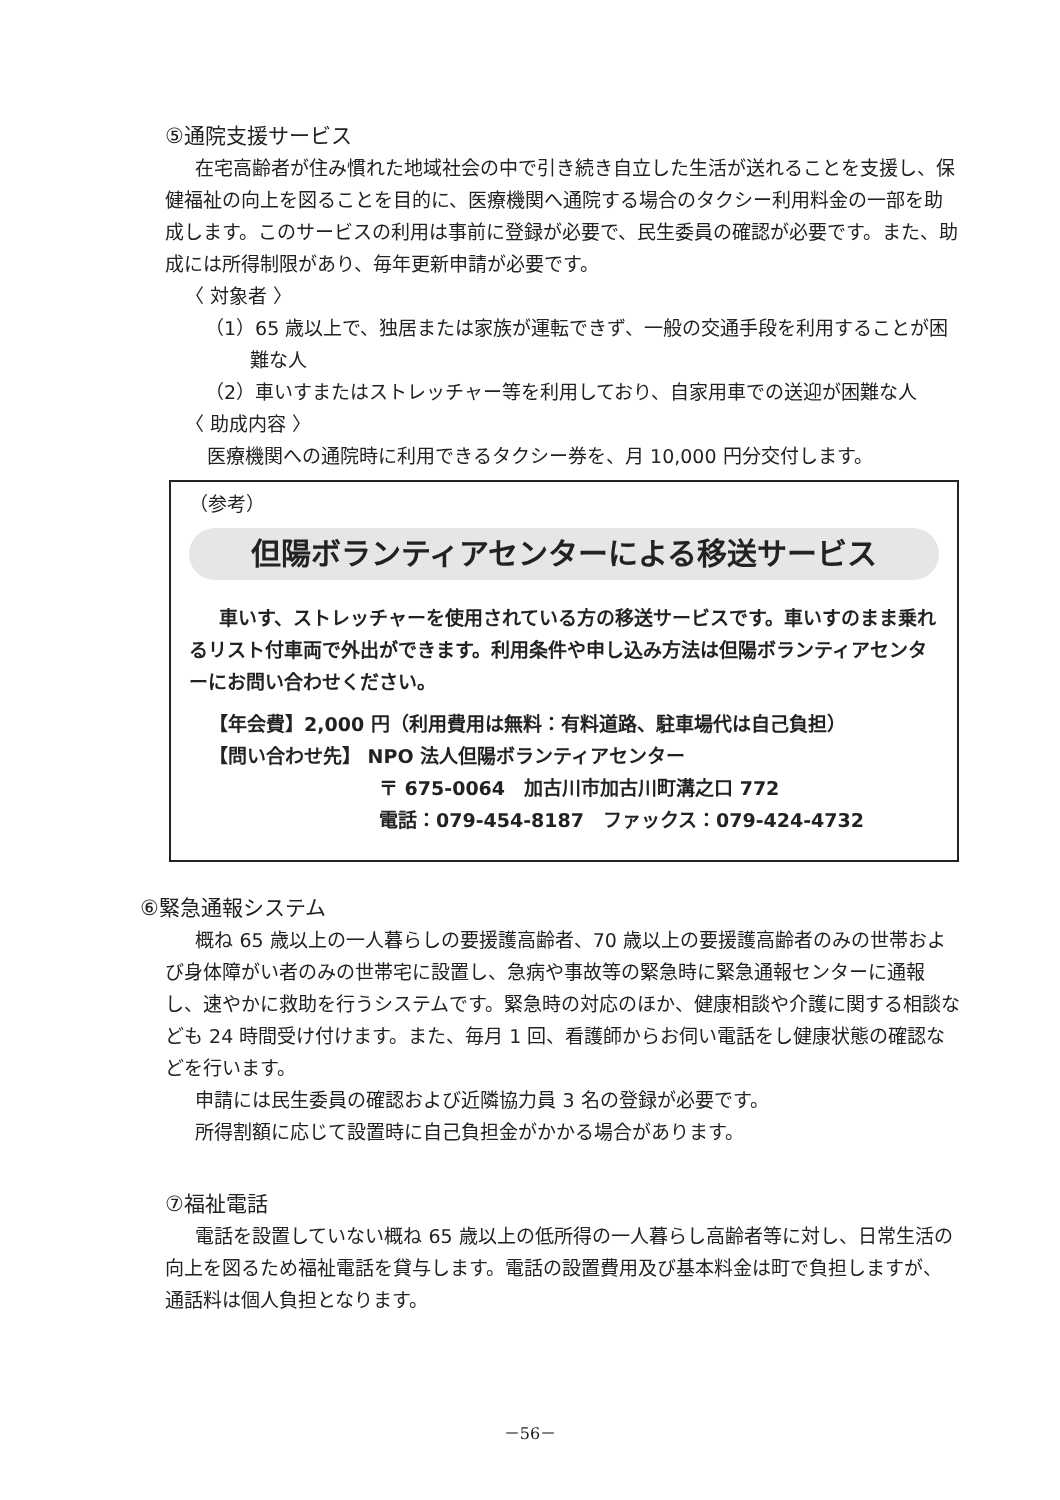⑤通院支援サービス
在宅高齢者が住み慣れた地域社会の中で引き続き自立した生活が送れることを支援し、保健福祉の向上を図ることを目的に、医療機関へ通院する場合のタクシー利用料金の一部を助成します。このサービスの利用は事前に登録が必要で、民生委員の確認が必要です。また、助成には所得制限があり、毎年更新申請が必要です。
〈 対象者 〉
（1）65 歳以上で、独居または家族が運転できず、一般の交通手段を利用することが困難な人
（2）車いすまたはストレッチャー等を利用しており、自家用車での送迎が困難な人
〈 助成内容 〉
医療機関への通院時に利用できるタクシー券を、月 10,000 円分交付します。
（参考）
但陽ボランティアセンターによる移送サービス
車いす、ストレッチャーを使用されている方の移送サービスです。車いすのまま乗れるリスト付車両で外出ができます。利用条件や申し込み方法は但陽ボランティアセンターにお問い合わせください。
【年会費】2,000 円（利用費用は無料：有料道路、駐車場代は自己負担）
【問い合わせ先】 NPO 法人但陽ボランティアセンター
〒 675-0064　加古川市加古川町溝之口 772
電話：079-454-8187　ファックス：079-424-4732
⑥緊急通報システム
概ね 65 歳以上の一人暮らしの要援護高齢者、70 歳以上の要援護高齢者のみの世帯および身体障がい者のみの世帯宅に設置し、急病や事故等の緊急時に緊急通報センターに通報し、速やかに救助を行うシステムです。緊急時の対応のほか、健康相談や介護に関する相談なども 24 時間受け付けます。また、毎月 1 回、看護師からお伺い電話をし健康状態の確認などを行います。
申請には民生委員の確認および近隣協力員 3 名の登録が必要です。
所得割額に応じて設置時に自己負担金がかかる場合があります。
⑦福祉電話
電話を設置していない概ね 65 歳以上の低所得の一人暮らし高齢者等に対し、日常生活の向上を図るため福祉電話を貸与します。電話の設置費用及び基本料金は町で負担しますが、通話料は個人負担となります。
－56－